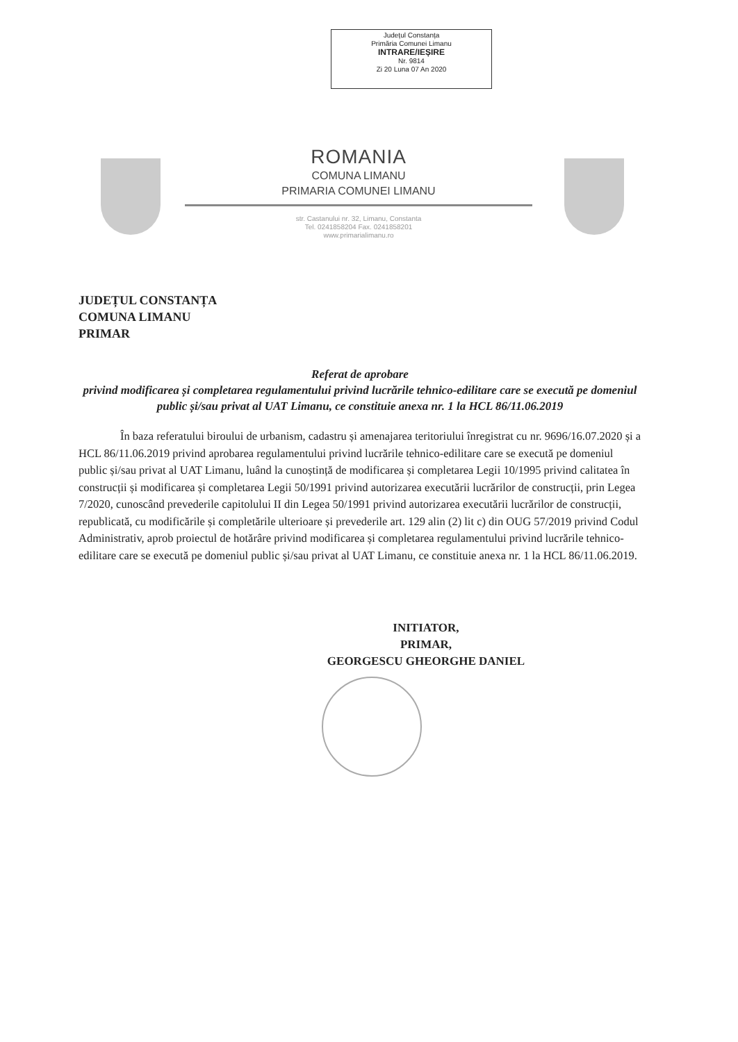Județul Constanța
Primăria Comunei Limanu
INTRARE/IEȘIRE
Nr. 9814
Zi 20 Luna 07 An 2020
ROMANIA
COMUNA LIMANU
PRIMARIA COMUNEI LIMANU
str. Castanului nr. 32, Limanu, Constanta
Tel. 0241858204 Fax. 0241858201
www.primarialimanu.ro
JUDEȚUL CONSTANȚA
COMUNA LIMANU
PRIMAR
Referat de aprobare
privind modificarea și completarea regulamentului privind lucrările tehnico-edilitare care se execută pe domeniul public și/sau privat al UAT Limanu, ce constituie anexa nr. 1 la HCL 86/11.06.2019
În baza referatului biroului de urbanism, cadastru și amenajarea teritoriului înregistrat cu nr. 9696/16.07.2020 și a HCL 86/11.06.2019 privind aprobarea regulamentului privind lucrările tehnico-edilitare care se execută pe domeniul public și/sau privat al UAT Limanu, luând la cunoștință de modificarea și completarea Legii 10/1995 privind calitatea în construcții și modificarea și completarea Legii 50/1991 privind autorizarea executării lucrărilor de construcții, prin Legea 7/2020, cunoscând prevederile capitolului II din Legea 50/1991 privind autorizarea executării lucrărilor de construcții, republicată, cu modificările și completările ulterioare și prevederile art. 129 alin (2) lit c) din OUG 57/2019 privind Codul Administrativ, aprob proiectul de hotărâre privind modificarea și completarea regulamentului privind lucrările tehnico-edilitare care se execută pe domeniul public și/sau privat al UAT Limanu, ce constituie anexa nr. 1 la HCL 86/11.06.2019.
INITIATOR,
PRIMAR,
GEORGESCU GHEORGHE DANIEL